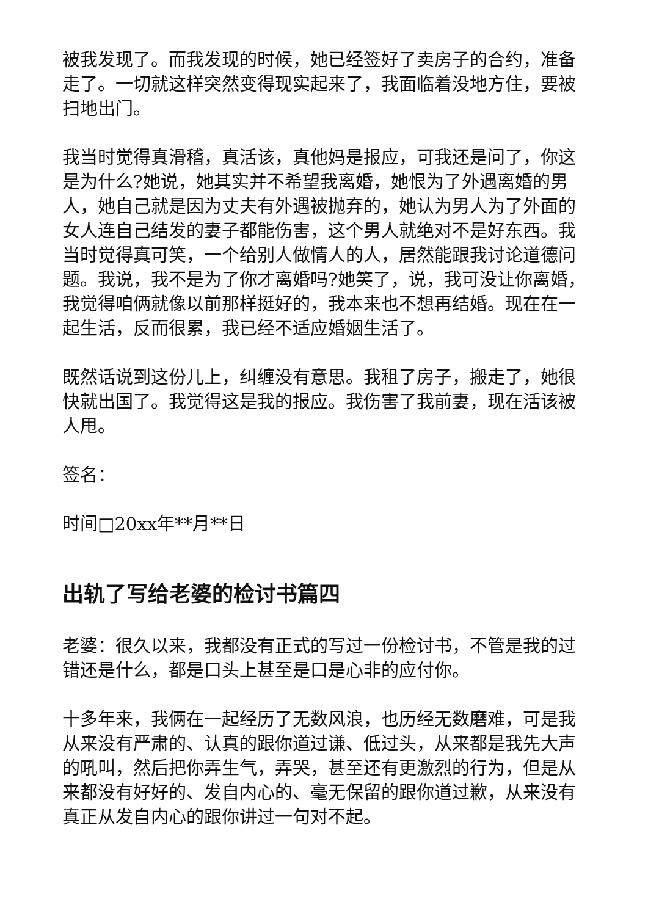被我发现了。而我发现的时候，她已经签好了卖房子的合约，准备走了。一切就这样突然变得现实起来了，我面临着没地方住，要被扫地出门。
我当时觉得真滑稽，真活该，真他妈是报应，可我还是问了，你这是为什么?她说，她其实并不希望我离婚，她恨为了外遇离婚的男人，她自己就是因为丈夫有外遇被抛弃的，她认为男人为了外面的女人连自己结发的妻子都能伤害，这个男人就绝对不是好东西。我当时觉得真可笑，一个给别人做情人的人，居然能跟我讨论道德问题。我说，我不是为了你才离婚吗?她笑了，说，我可没让你离婚，我觉得咱俩就像以前那样挺好的，我本来也不想再结婚。现在在一起生活，反而很累，我已经不适应婚姻生活了。
既然话说到这份儿上，纠缠没有意思。我租了房子，搬走了，她很快就出国了。我觉得这是我的报应。我伤害了我前妻，现在活该被人甩。
签名：
时间□20xx年**月**日
出轨了写给老婆的检讨书篇四
老婆：很久以来，我都没有正式的写过一份检讨书，不管是我的过错还是什么，都是口头上甚至是口是心非的应付你。
十多年来，我俩在一起经历了无数风浪，也历经无数磨难，可是我从来没有严肃的、认真的跟你道过谦、低过头，从来都是我先大声的吼叫，然后把你弄生气，弄哭，甚至还有更激烈的行为，但是从来都没有好好的、发自内心的、毫无保留的跟你道过歉，从来没有真正从发自内心的跟你讲过一句对不起。